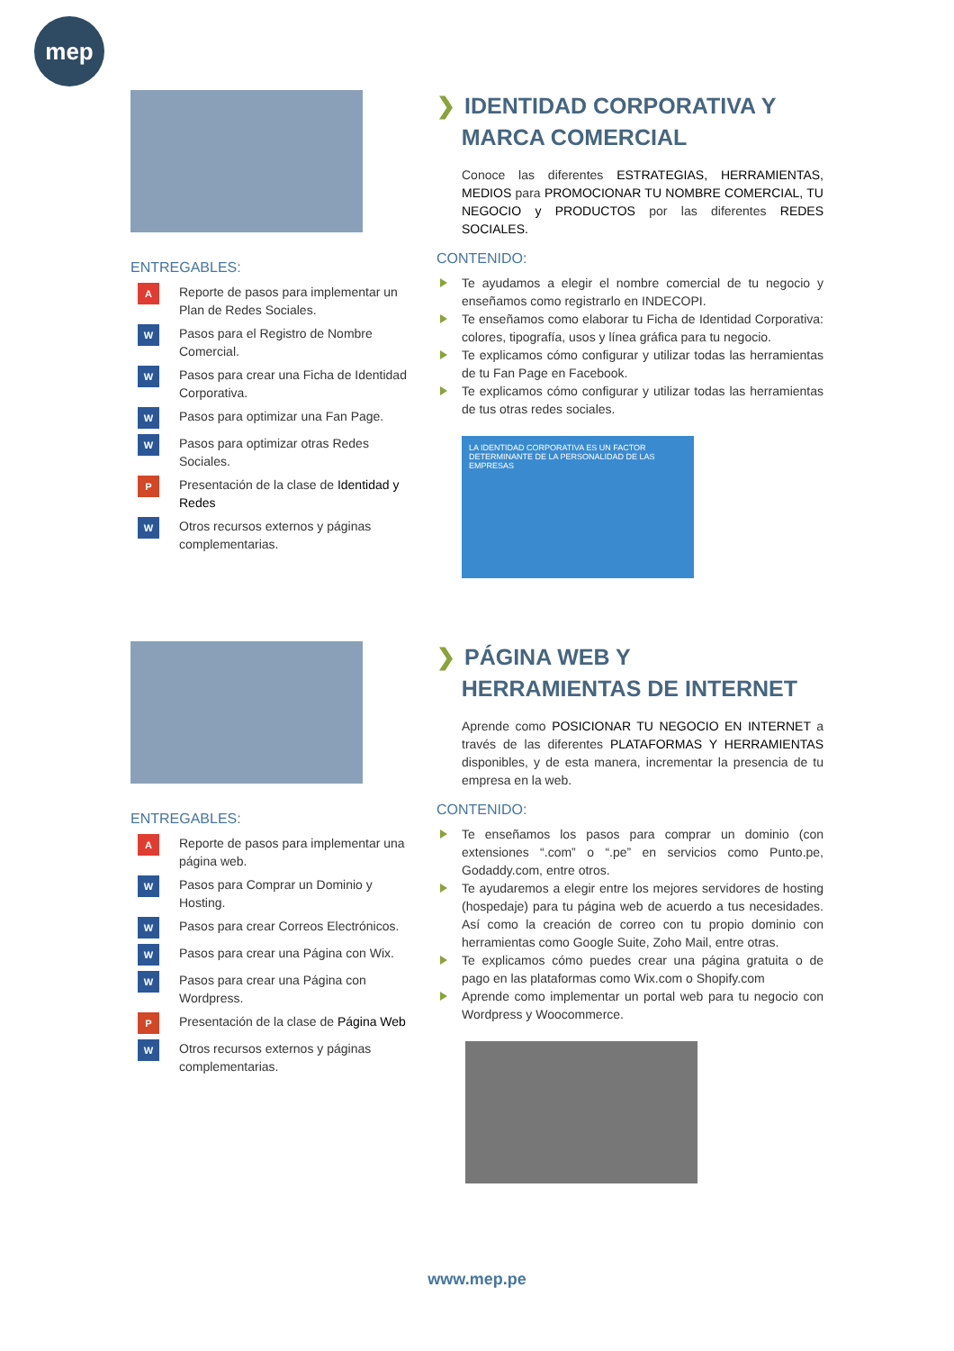mep
ENTREGABLES:
A Reporte de pasos para implementar un Plan de Redes Sociales.
W Pasos para el Registro de Nombre Comercial.
W Pasos para crear una Ficha de Identidad Corporativa.
W Pasos para optimizar una Fan Page.
W Pasos para optimizar otras Redes Sociales.
P Presentación de la clase de Identidad y Redes
W Otros recursos externos y páginas complementarias.
❯ IDENTIDAD CORPORATIVA Y
MARCA COMERCIAL
Conoce las diferentes ESTRATEGIAS, HERRAMIENTAS, MEDIOS para PROMOCIONAR TU NOMBRE COMERCIAL, TU NEGOCIO y PRODUCTOS por las diferentes REDES SOCIALES.
CONTENIDO:
Te ayudamos a elegir el nombre comercial de tu negocio y enseñamos como registrarlo en INDECOPI.
Te enseñamos como elaborar tu Ficha de Identidad Corporativa: colores, tipografía, usos y línea gráfica para tu negocio.
Te explicamos cómo configurar y utilizar todas las herramientas de tu Fan Page en Facebook.
Te explicamos cómo configurar y utilizar todas las herramientas de tus otras redes sociales.
LA IDENTIDAD CORPORATIVA ES UN FACTOR DETERMINANTE DE LA PERSONALIDAD DE LAS EMPRESAS
ENTREGABLES:
A Reporte de pasos para implementar una página web.
W Pasos para Comprar un Dominio y Hosting.
W Pasos para crear Correos Electrónicos.
W Pasos para crear una Página con Wix.
W Pasos para crear una Página con Wordpress.
P Presentación de la clase de Página Web
W Otros recursos externos y páginas complementarias.
❯ PÁGINA WEB Y
HERRAMIENTAS DE INTERNET
Aprende como POSICIONAR TU NEGOCIO EN INTERNET a través de las diferentes PLATAFORMAS Y HERRAMIENTAS disponibles, y de esta manera, incrementar la presencia de tu empresa en la web.
CONTENIDO:
Te enseñamos los pasos para comprar un dominio (con extensiones “.com” o “.pe” en servicios como Punto.pe, Godaddy.com, entre otros.
Te ayudaremos a elegir entre los mejores servidores de hosting (hospedaje) para tu página web de acuerdo a tus necesidades. Así como la creación de correo con tu propio dominio con herramientas como Google Suite, Zoho Mail, entre otras.
Te explicamos cómo puedes crear una página gratuita o de pago en las plataformas como Wix.com o Shopify.com
Aprende como implementar un portal web para tu negocio con Wordpress y Woocommerce.
www.mep.pe